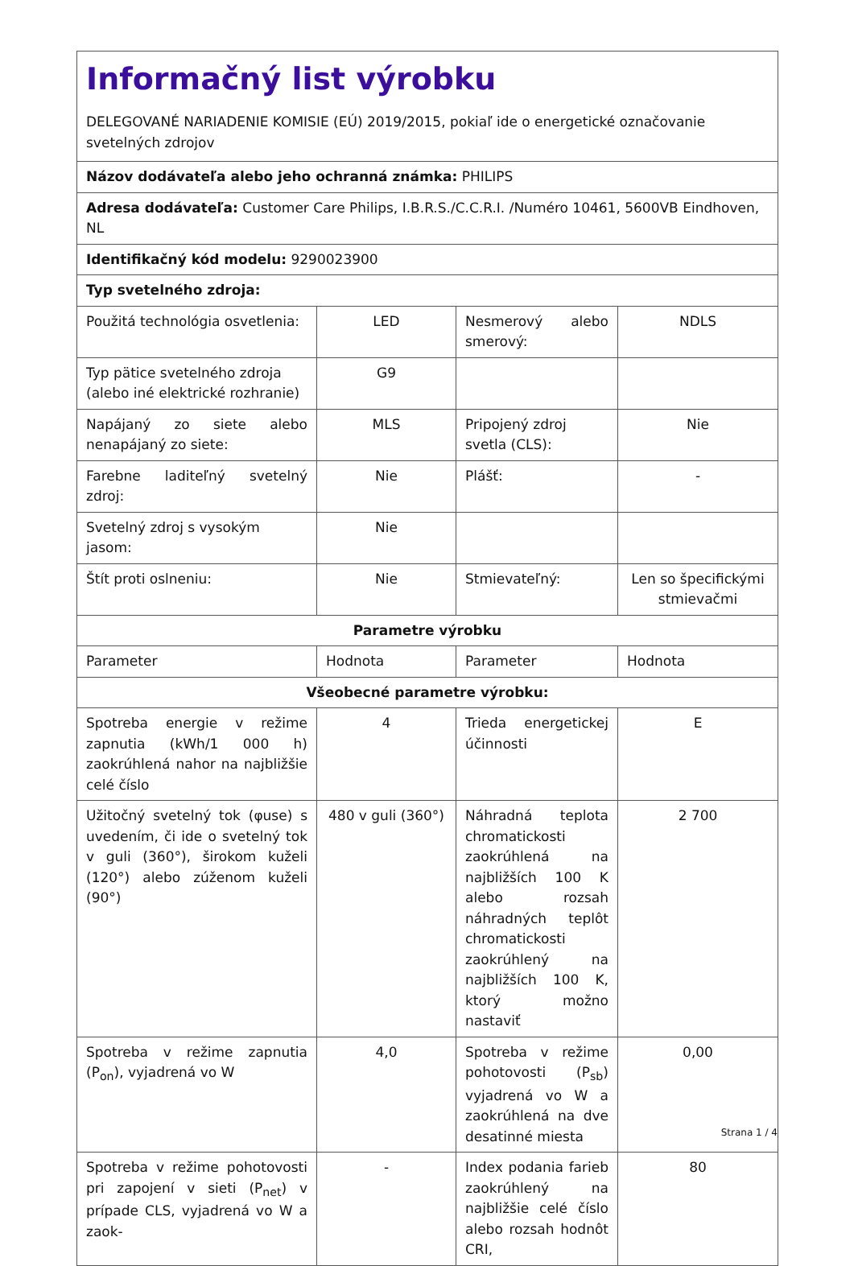| Informačný list výrobku DELEGOVANÉ NARIADENIE KOMISIE (EÚ) 2019/2015, pokiaľ ide o energetické označovanie svetelných zdrojov | | | |
| Názov dodávateľa alebo jeho ochranná známka: PHILIPS | | | |
| Adresa dodávateľa: Customer Care Philips, I.B.R.S./C.C.R.I. /Numéro 10461, 5600VB Eindhoven, NL | | | |
| Identifikačný kód modelu: 9290023900 | | | |
| Typ svetelného zdroja: | | | |
| Použitá technológia osvetlenia: | LED | Nesmerový alebo smerový: | NDLS |
| Typ pätice svetelného zdroja (alebo iné elektrické rozhranie) | G9 | | |
| Napájaný zo siete alebo nenapájaný zo siete: | MLS | Pripojený zdroj svetla (CLS): | Nie |
| Farebne laditeľný svetelný zdroj: | Nie | Plášť: | - |
| Svetelný zdroj s vysokým jasom: | Nie | | |
| Štít proti oslneniu: | Nie | Stmievateľný: | Len so špecifickými stmievačmi |
| Parametre výrobku | | | |
| Parameter | Hodnota | Parameter | Hodnota |
| Všeobecné parametre výrobku: | | | |
| Spotreba energie v režime zapnutia (kWh/1 000 h) zaokrúhlená nahor na najbližšie celé číslo | 4 | Trieda energetickej účinnosti | E |
| Užitočný svetelný tok (φuse) s uvedením, či ide o svetelný tok v guli (360°), širokom kuželi (120°) alebo zúženom kuželi (90°) | 480 v guli (360°) | Náhradná teplota chromatickosti zaokrúhlená na najbližších 100 K alebo rozsah náhradných teplôt chromatickosti zaokrúhlený na najbližších 100 K, ktorý možno nastaviť | 2 700 |
| Spotreba v režime zapnutia (P<sub>on</sub>), vyjadrená vo W | 4,0 | Spotreba v režime pohotovosti (P<sub>sb</sub>) vyjadrená vo W a zaokrúhlená na dve desatinné miesta | 0,00 |
| Spotreba v režime pohotovosti pri zapojení v sieti (P<sub>net</sub>) v prípade CLS, vyjadrená vo W a zaok- | - | Index podania farieb zaokrúhlený na najbližšie celé číslo alebo rozsah hodnôt CRI, | 80 |
Strana 1 / 4